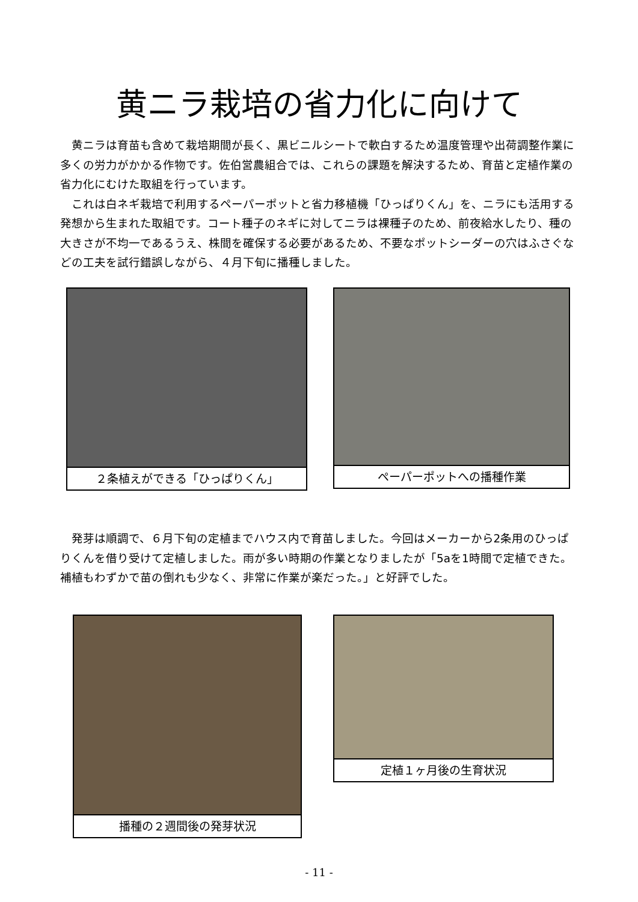黄ニラ栽培の省力化に向けて
黄ニラは育苗も含めて栽培期間が長く、黒ビニルシートで軟白するため温度管理や出荷調整作業に多くの労力がかかる作物です。佐伯営農組合では、これらの課題を解決するため、育苗と定植作業の省力化にむけた取組を行っています。
これは白ネギ栽培で利用するペーパーポットと省力移植機「ひっぱりくん」を、ニラにも活用する発想から生まれた取組です。コート種子のネギに対してニラは裸種子のため、前夜給水したり、種の大きさが不均一であるうえ、株間を確保する必要があるため、不要なポットシーダーの穴はふさぐなどの工夫を試行錯誤しながら、４月下旬に播種しました。
２条植えができる「ひっぱりくん」 ペーパーポットへの播種作業
発芽は順調で、６月下旬の定植までハウス内で育苗しました。今回はメーカーから2条用のひっぱりくんを借り受けて定植しました。雨が多い時期の作業となりましたが「5aを1時間で定植できた。補植もわずかで苗の倒れも少なく、非常に作業が楽だった。」と好評でした。
播種の２週間後の発芽状況 定植１ヶ月後の生育状況
- 11 -